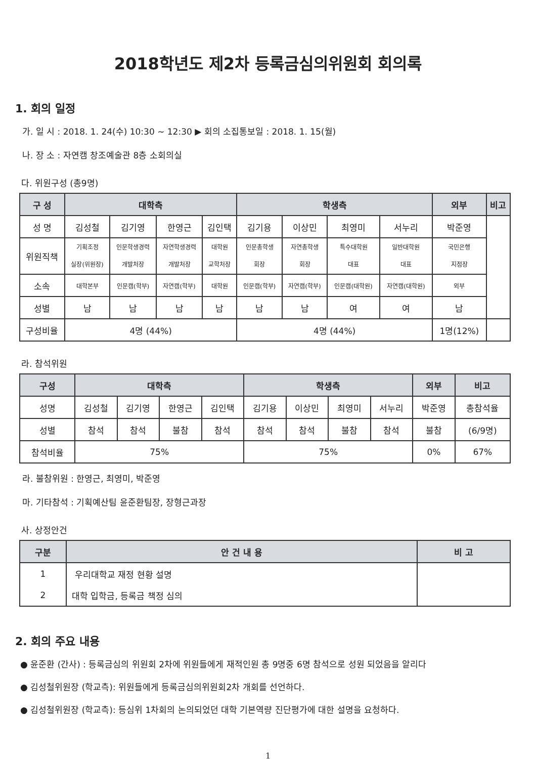2018학년도 제2차 등록금심의위원회 회의록
1. 회의 일정
가. 일 시 : 2018. 1. 24(수) 10:30 ~ 12:30 ▶ 회의 소집통보일 : 2018. 1. 15(월)
나. 장 소 : 자연캠 창조예술관 8층 소회의실
다. 위원구성 (총9명)
| 구 성 | 대학측 | | | | 학생측 | | | | 외부 | 비고 |
| --- | --- | --- | --- | --- | --- | --- | --- | --- | --- | --- |
| 성 명 | 김성철 | 김기영 | 한영근 | 김인택 | 김기용 | 이상민 | 최영미 | 서누리 | 박준영 | |
| 위원직책 | 기획조정 실장(위원장) | 인문학생경력 개발처장 | 자연학생경력 개발처장 | 대학원 교학처장 | 인문총학생 회장 | 자연총학생 회장 | 특수대학원 대표 | 일반대학원 대표 | 국민은행 지점장 | |
| 소속 | 대학본부 | 인문캠(학부) | 자연캠(학부) | 대학원 | 인문캠(학부) | 자연캠(학부) | 인문캠(대학원) | 자연캠(대학원) | 외부 | |
| 성별 | 남 | 남 | 남 | 남 | 남 | 남 | 여 | 여 | 남 | |
| 구성비율 | 4명 (44%) | | | | 4명 (44%) | | | | 1명(12%) | |
라. 참석위원
| 구성 | 대학측 | | | | 학생측 | | | | 외부 | 비고 |
| --- | --- | --- | --- | --- | --- | --- | --- | --- | --- | --- |
| 성명 | 김성철 | 김기영 | 한영근 | 김인택 | 김기용 | 이상민 | 최영미 | 서누리 | 박준영 | 총참석율 |
| 성별 | 참석 | 참석 | 불참 | 참석 | 참석 | 참석 | 불참 | 참석 | 불참 | (6/9명) |
| 참석비율 | 75% | | | | 75% | | | | 0% | 67% |
라. 불참위원 : 한영근, 최영미, 박준영
마. 기타참석 : 기획예산팀 윤준환팀장, 장형근과장
사. 상정안건
| 구분 | 안 건 내 용 | 비 고 |
| --- | --- | --- |
| 1 | 우리대학교 재정 현황 설명 | |
| 2 | 대학 입학금, 등록금 책정 심의 | |
2. 회의 주요 내용
● 윤준환 (간사) : 등록금심의 위원회 2차에 위원들에게 재적인원 총 9명중 6명 참석으로 성원 되었음을 알리다
● 김성철위원장 (학교측): 위원들에게 등록금심의위원회2차 개회를 선언하다.
● 김성철위원장 (학교측): 등심위 1차회의 논의되었던 대학 기본역량 진단평가에 대한 설명을 요청하다.
1